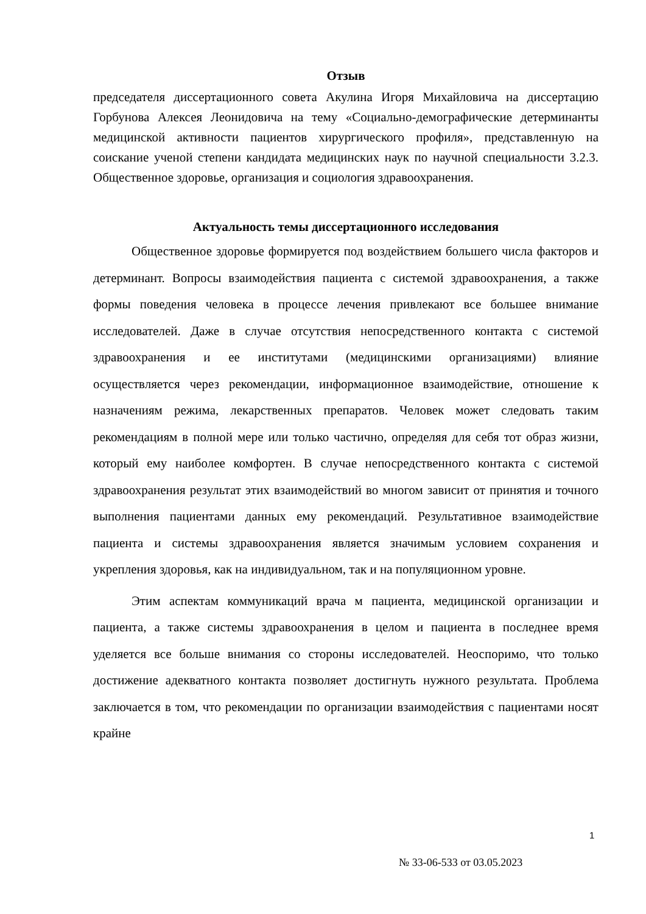Отзыв
председателя диссертационного совета Акулина Игоря Михайловича на диссертацию Горбунова Алексея Леонидовича на тему «Социально-демографические детерминанты медицинской активности пациентов хирургического профиля», представленную на соискание ученой степени кандидата медицинских наук по научной специальности 3.2.3. Общественное здоровье, организация и социология здравоохранения.
Актуальность темы диссертационного исследования
Общественное здоровье формируется под воздействием большего числа факторов и детерминант. Вопросы взаимодействия пациента с системой здравоохранения, а также формы поведения человека в процессе лечения привлекают все большее внимание исследователей. Даже в случае отсутствия непосредственного контакта с системой здравоохранения и ее институтами (медицинскими организациями) влияние осуществляется через рекомендации, информационное взаимодействие, отношение к назначениям режима, лекарственных препаратов. Человек может следовать таким рекомендациям в полной мере или только частично, определяя для себя тот образ жизни, который ему наиболее комфортен. В случае непосредственного контакта с системой здравоохранения результат этих взаимодействий во многом зависит от принятия и точного выполнения пациентами данных ему рекомендаций. Результативное взаимодействие пациента и системы здравоохранения является значимым условием сохранения и укрепления здоровья, как на индивидуальном, так и на популяционном уровне.
Этим аспектам коммуникаций врача м пациента, медицинской организации и пациента, а также системы здравоохранения в целом и пациента в последнее время уделяется все больше внимания со стороны исследователей. Неоспоримо, что только достижение адекватного контакта позволяет достигнуть нужного результата. Проблема заключается в том, что рекомендации по организации взаимодействия с пациентами носят крайне
1
№ 33-06-533 от 03.05.2023